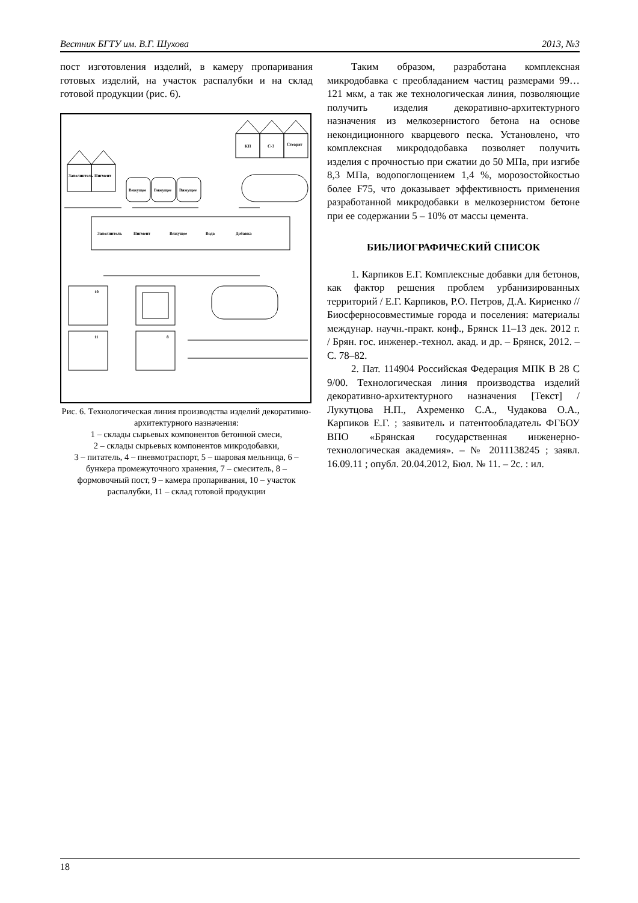Вестник БГТУ им. В.Г. Шухова 2013, №3
пост изготовления изделий, в камеру пропаривания готовых изделий, на участок распалубки и на склад готовой продукции (рис. 6).
Заполнитель
Пигмент
Вяжущее
Вяжущее
Вяжущее
КП
С-3
Стеарат
Заполнитель
Пигмент
Вяжущее
Вода
Добавка
10
11
8
Рис. 6. Технологическая линия производства изделий декоративно-архитектурного назначения:
1 – склады сырьевых компонентов бетонной смеси,
2 – склады сырьевых компонентов микродобавки,
3 – питатель, 4 – пневмотраспорт, 5 – шаровая мельница, 6 – бункера промежуточного хранения, 7 – смеситель, 8 – формовочный пост, 9 – камера пропаривания, 10 – участок распалубки, 11 – склад готовой продукции
Таким образом, разработана комплексная микродобавка с преобладанием частиц размерами 99…121 мкм, а так же технологическая линия, позволяющие получить изделия декоративно-архитектурного назначения из мелкозернистого бетона на основе некондиционного кварцевого песка. Установлено, что комплексная микрододобавка позволяет получить изделия с прочностью при сжатии до 50 МПа, при изгибе 8,3 МПа, водопоглощением 1,4 %, морозостойкостью более F75, что доказывает эффективность применения разработанной микродобавки в мелкозернистом бетоне при ее содержании 5 – 10% от массы цемента.
БИБЛИОГРАФИЧЕСКИЙ СПИСОК
1. Карпиков Е.Г. Комплексные добавки для бетонов, как фактор решения проблем урбанизированных территорий / Е.Г. Карпиков, Р.О. Петров, Д.А. Кириенко // Биосферносовместимые города и поселения: материалы междунар. научн.-практ. конф., Брянск 11–13 дек. 2012 г. / Брян. гос. инженер.-технол. акад. и др. – Брянск, 2012. – С. 78–82.
2. Пат. 114904 Российская Федерация МПК В 28 С 9/00. Технологическая линия производства изделий декоративно-архитектурного назначения [Текст] / Лукутцова Н.П., Ахременко С.А., Чудакова О.А., Карпиков Е.Г. ; заявитель и патентообладатель ФГБОУ ВПО «Брянская государственная инженерно-технологическая академия». – № 2011138245 ; заявл. 16.09.11 ; опубл. 20.04.2012, Бюл. № 11. – 2с. : ил.
18